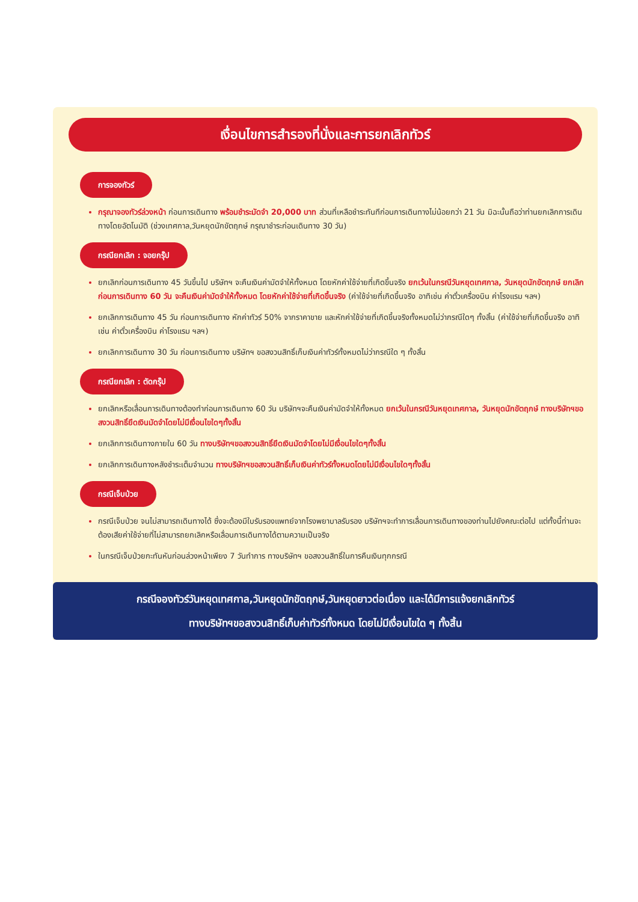เงื่อนไขการสำรองที่นั่งและการยกเลิกทัวร์
การจองทัวร์
กรุณาจองทัวร์ล่วงหน้า ก่อนการเดินทาง พร้อมชำระมัดจำ 20,000 บาท ส่วนที่เหลือชำระทันทีก่อนการเดินทางไม่น้อยกว่า 21 วัน มิฉะนั้นถือว่าท่านยกเลิกการเดินทางโดยอัตโนมัติ (ช่วงเทศกาล,วันหยุดนักขัตฤกษ์ กรุณาชำระก่อนเดินทาง 30 วัน)
กรณียกเลิก : จอยกรุ๊ป
ยกเลิกก่อนการเดินทาง 45 วันขึ้นไป บริษัทฯ จะคืนเงินค่ามัดจำให้ทั้งหมด โดยหักค่าใช้จ่ายที่เกิดขึ้นจริง ยกเว้นในกรณีวันหยุดเทศกาล, วันหยุดนักขัตฤกษ์ ยกเลิกก่อนการเดินทาง 60 วัน จะคืนเงินค่ามัดจำให้ทั้งหมด โดยหักค่าใช้จ่ายที่เกิดขึ้นจริง (ค่าใช้จ่ายที่เกิดขึ้นจริง อาทิเช่น ค่าตั๋วเครื่องบิน ค่าโรงแรม ฯลฯ)
ยกเลิกการเดินทาง 45 วัน ก่อนการเดินทาง หักค่าทัวร์ 50% จากราคาขาย และหักค่าใช้จ่ายที่เกิดขึ้นจริงทั้งหมดไม่ว่ากรณีใดๆ ทั้งสิ้น (ค่าใช้จ่ายที่เกิดขึ้นจริง อาทิเช่น ค่าตั๋วเครื่องบิน ค่าโรงแรม ฯลฯ)
ยกเลิกการเดินทาง 30 วัน ก่อนการเดินทาง บริษัทฯ ขอสงวนสิทธิ์เก็บเงินค่าทัวร์ทั้งหมดไม่ว่ากรณีใด ๆ ทั้งสิ้น
กรณียกเลิก : ตัดกรุ๊ป
ยกเลิกหรือเลื่อนการเดินทางต้องทำก่อนการเดินทาง 60 วัน บริษัทฯจะคืนเงินค่ามัดจำให้ทั้งหมด ยกเว้นในกรณีวันหยุดเทศกาล, วันหยุดนักขัตฤกษ์ ทางบริษัทฯขอสงวนสิทธิ์ยึดเงินมัดจำโดยไม่มีเงื่อนไขใดๆทั้งสิ้น
ยกเลิกการเดินทางภายใน 60 วัน ทางบริษัทฯขอสงวนสิทธิ์ยึดเงินมัดจำโดยไม่มีเงื่อนไขใดๆทั้งสิ้น
ยกเลิกการเดินทางหลังชำระเต็มจำนวน ทางบริษัทฯขอสงวนสิทธิ์เก็บเงินค่าทัวร์ทั้งหมดโดยไม่มีเงื่อนไขใดๆทั้งสิ้น
กรณีเจ็บป่วย
กรณีเจ็บป่วย จนไม่สามารถเดินทางได้ ซึ่งจะต้องมีใบรับรองแพทย์จากโรงพยาบาลรับรอง บริษัทฯจะทำการเลื่อนการเดินทางของท่านไปยังคณะต่อไป แต่ทั้งนี้ท่านจะต้องเสียค่าใช้จ่ายที่ไม่สามารถยกเลิกหรือเลื่อนการเดินทางได้ตามความเป็นจริง
ในกรณีเจ็บป่วยกะทันหันก่อนล่วงหน้าเพียง 7 วันทำการ ทางบริษัทฯ ขอสงวนสิทธิ์ในการคืนเงินทุกกรณี
กรณีจองทัวร์วันหยุดเทศกาล,วันหยุดนักขัตฤกษ์,วันหยุดยาวต่อเนื่อง และได้มีการแจ้งยกเลิกทัวร์
ทางบริษัทฯขอสงวนสิทธิ์เก็บค่าทัวร์ทั้งหมด โดยไม่มีเงื่อนไขใด ๆ ทั้งสิ้น